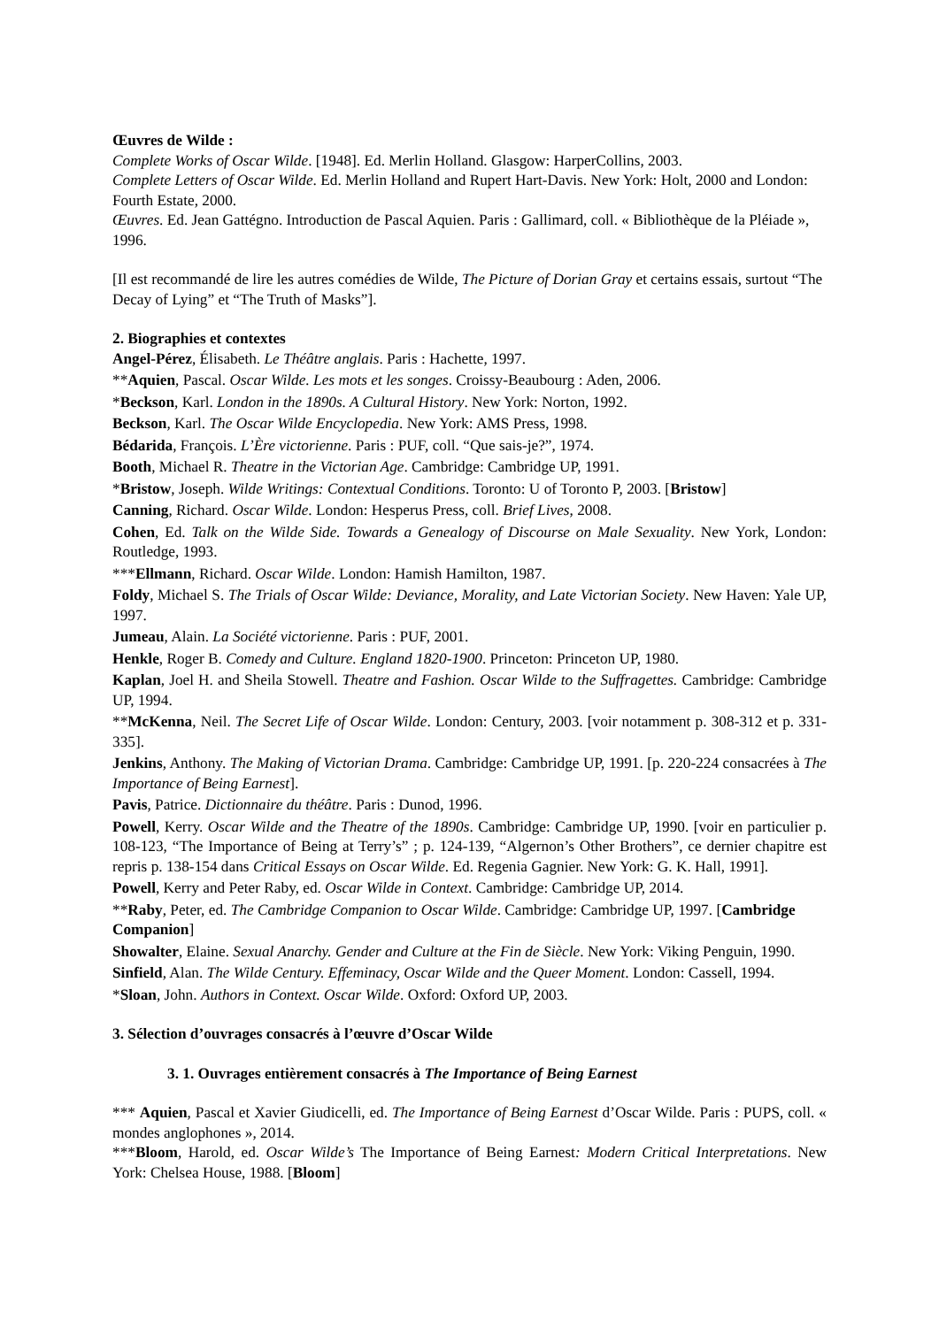Œuvres de Wilde :
Complete Works of Oscar Wilde. [1948]. Ed. Merlin Holland. Glasgow: HarperCollins, 2003.
Complete Letters of Oscar Wilde. Ed. Merlin Holland and Rupert Hart-Davis. New York: Holt, 2000 and London: Fourth Estate, 2000.
Œuvres. Ed. Jean Gattégno. Introduction de Pascal Aquien. Paris : Gallimard, coll. « Bibliothèque de la Pléiade », 1996.
[Il est recommandé de lire les autres comédies de Wilde, The Picture of Dorian Gray et certains essais, surtout “The Decay of Lying” et “The Truth of Masks”].
2. Biographies et contextes
Angel-Pérez, Élisabeth. Le Théâtre anglais. Paris : Hachette, 1997.
**Aquien, Pascal. Oscar Wilde. Les mots et les songes. Croissy-Beaubourg : Aden, 2006.
*Beckson, Karl. London in the 1890s. A Cultural History. New York: Norton, 1992.
Beckson, Karl. The Oscar Wilde Encyclopedia. New York: AMS Press, 1998.
Bédarida, François. L’Ère victorienne. Paris : PUF, coll. “Que sais-je?”, 1974.
Booth, Michael R. Theatre in the Victorian Age. Cambridge: Cambridge UP, 1991.
*Bristow, Joseph. Wilde Writings: Contextual Conditions. Toronto: U of Toronto P, 2003. [Bristow]
Canning, Richard. Oscar Wilde. London: Hesperus Press, coll. Brief Lives, 2008.
Cohen, Ed. Talk on the Wilde Side. Towards a Genealogy of Discourse on Male Sexuality. New York, London: Routledge, 1993.
***Ellmann, Richard. Oscar Wilde. London: Hamish Hamilton, 1987.
Foldy, Michael S. The Trials of Oscar Wilde: Deviance, Morality, and Late Victorian Society. New Haven: Yale UP, 1997.
Jumeau, Alain. La Société victorienne. Paris : PUF, 2001.
Henkle, Roger B. Comedy and Culture. England 1820-1900. Princeton: Princeton UP, 1980.
Kaplan, Joel H. and Sheila Stowell. Theatre and Fashion. Oscar Wilde to the Suffragettes. Cambridge: Cambridge UP, 1994.
**McKenna, Neil. The Secret Life of Oscar Wilde. London: Century, 2003. [voir notamment p. 308-312 et p. 331-335].
Jenkins, Anthony. The Making of Victorian Drama. Cambridge: Cambridge UP, 1991. [p. 220-224 consacrées à The Importance of Being Earnest].
Pavis, Patrice. Dictionnaire du théâtre. Paris : Dunod, 1996.
Powell, Kerry. Oscar Wilde and the Theatre of the 1890s. Cambridge: Cambridge UP, 1990. [voir en particulier p. 108-123, “The Importance of Being at Terry’s” ; p. 124-139, “Algernon’s Other Brothers”, ce dernier chapitre est repris p. 138-154 dans Critical Essays on Oscar Wilde. Ed. Regenia Gagnier. New York: G. K. Hall, 1991].
Powell, Kerry and Peter Raby, ed. Oscar Wilde in Context. Cambridge: Cambridge UP, 2014.
**Raby, Peter, ed. The Cambridge Companion to Oscar Wilde. Cambridge: Cambridge UP, 1997. [Cambridge Companion]
Showalter, Elaine. Sexual Anarchy. Gender and Culture at the Fin de Siècle. New York: Viking Penguin, 1990.
Sinfield, Alan. The Wilde Century. Effeminacy, Oscar Wilde and the Queer Moment. London: Cassell, 1994.
*Sloan, John. Authors in Context. Oscar Wilde. Oxford: Oxford UP, 2003.
3. Sélection d’ouvrages consacrés à l’œuvre d’Oscar Wilde
3. 1. Ouvrages entièrement consacrés à The Importance of Being Earnest
*** Aquien, Pascal et Xavier Giudicelli, ed. The Importance of Being Earnest d’Oscar Wilde. Paris : PUPS, coll. « mondes anglophones », 2014.
***Bloom, Harold, ed. Oscar Wilde’s The Importance of Being Earnest: Modern Critical Interpretations. New York: Chelsea House, 1988. [Bloom]